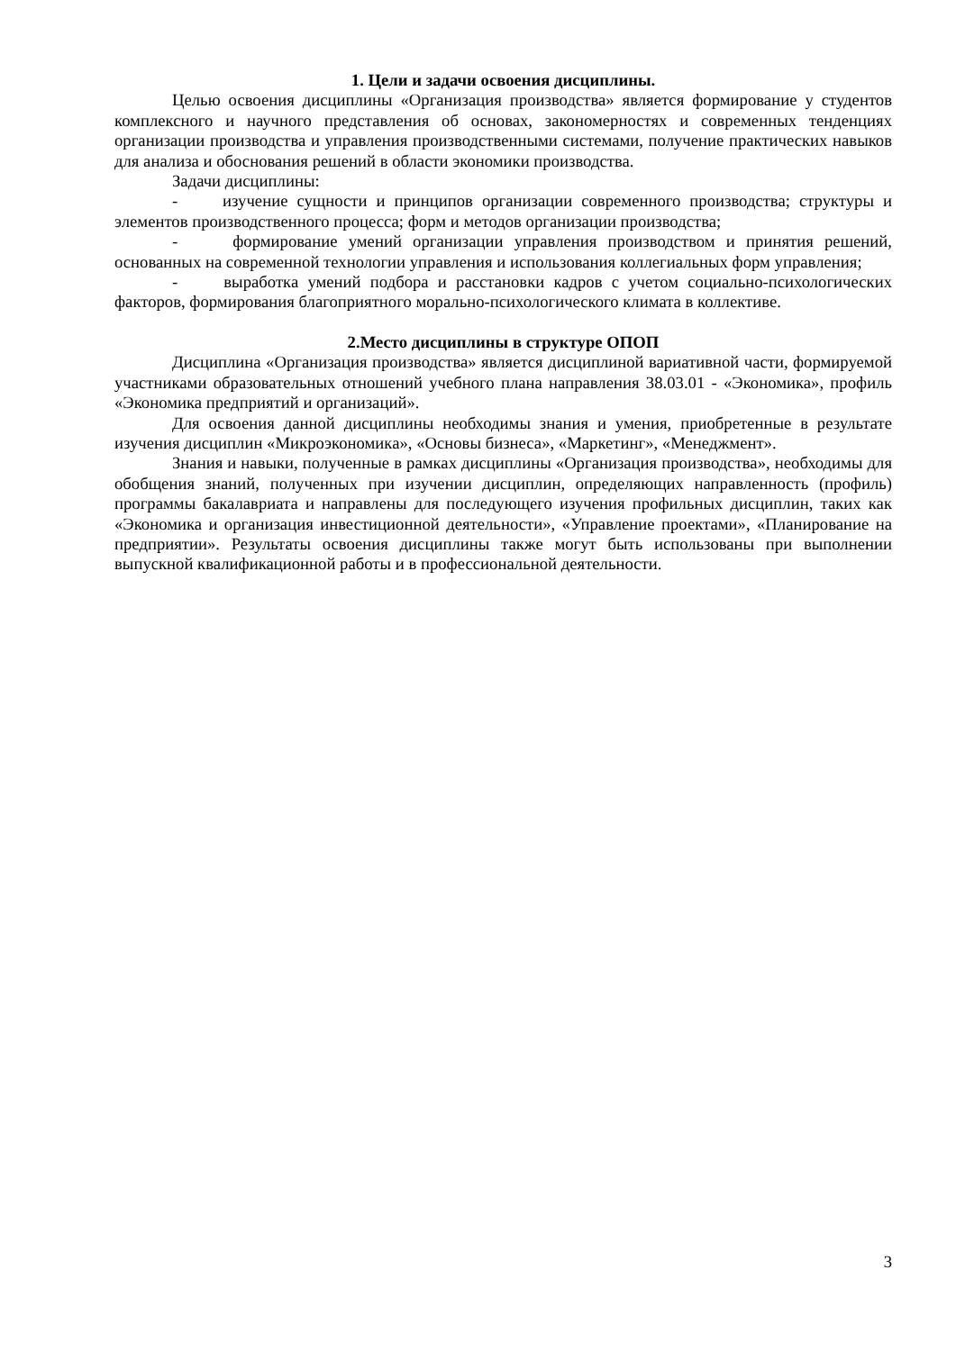1. Цели и задачи освоения дисциплины.
Целью освоения дисциплины «Организация производства» является формирование у студентов комплексного и научного представления об основах, закономерностях и современных тенденциях организации производства и управления производственными системами, получение практических навыков для анализа и обоснования решений в области экономики производства.
Задачи дисциплины:
- изучение сущности и принципов организации современного производства; структуры и элементов производственного процесса; форм и методов организации производства;
- формирование умений организации управления производством и принятия решений, основанных на современной технологии управления и использования коллегиальных форм управления;
- выработка умений подбора и расстановки кадров с учетом социально-психологических факторов, формирования благоприятного морально-психологического климата в коллективе.
2.Место дисциплины в структуре ОПОП
Дисциплина «Организация производства» является дисциплиной вариативной части, формируемой участниками образовательных отношений учебного плана направления 38.03.01 - «Экономика», профиль «Экономика предприятий и организаций».
Для освоения данной дисциплины необходимы знания и умения, приобретенные в результате изучения дисциплин «Микроэкономика», «Основы бизнеса», «Маркетинг», «Менеджмент».
Знания и навыки, полученные в рамках дисциплины «Организация производства», необходимы для обобщения знаний, полученных при изучении дисциплин, определяющих направленность (профиль) программы бакалавриата и направлены для последующего изучения профильных дисциплин, таких как «Экономика и организация инвестиционной деятельности», «Управление проектами», «Планирование на предприятии». Результаты освоения дисциплины также могут быть использованы при выполнении выпускной квалификационной работы и в профессиональной деятельности.
3